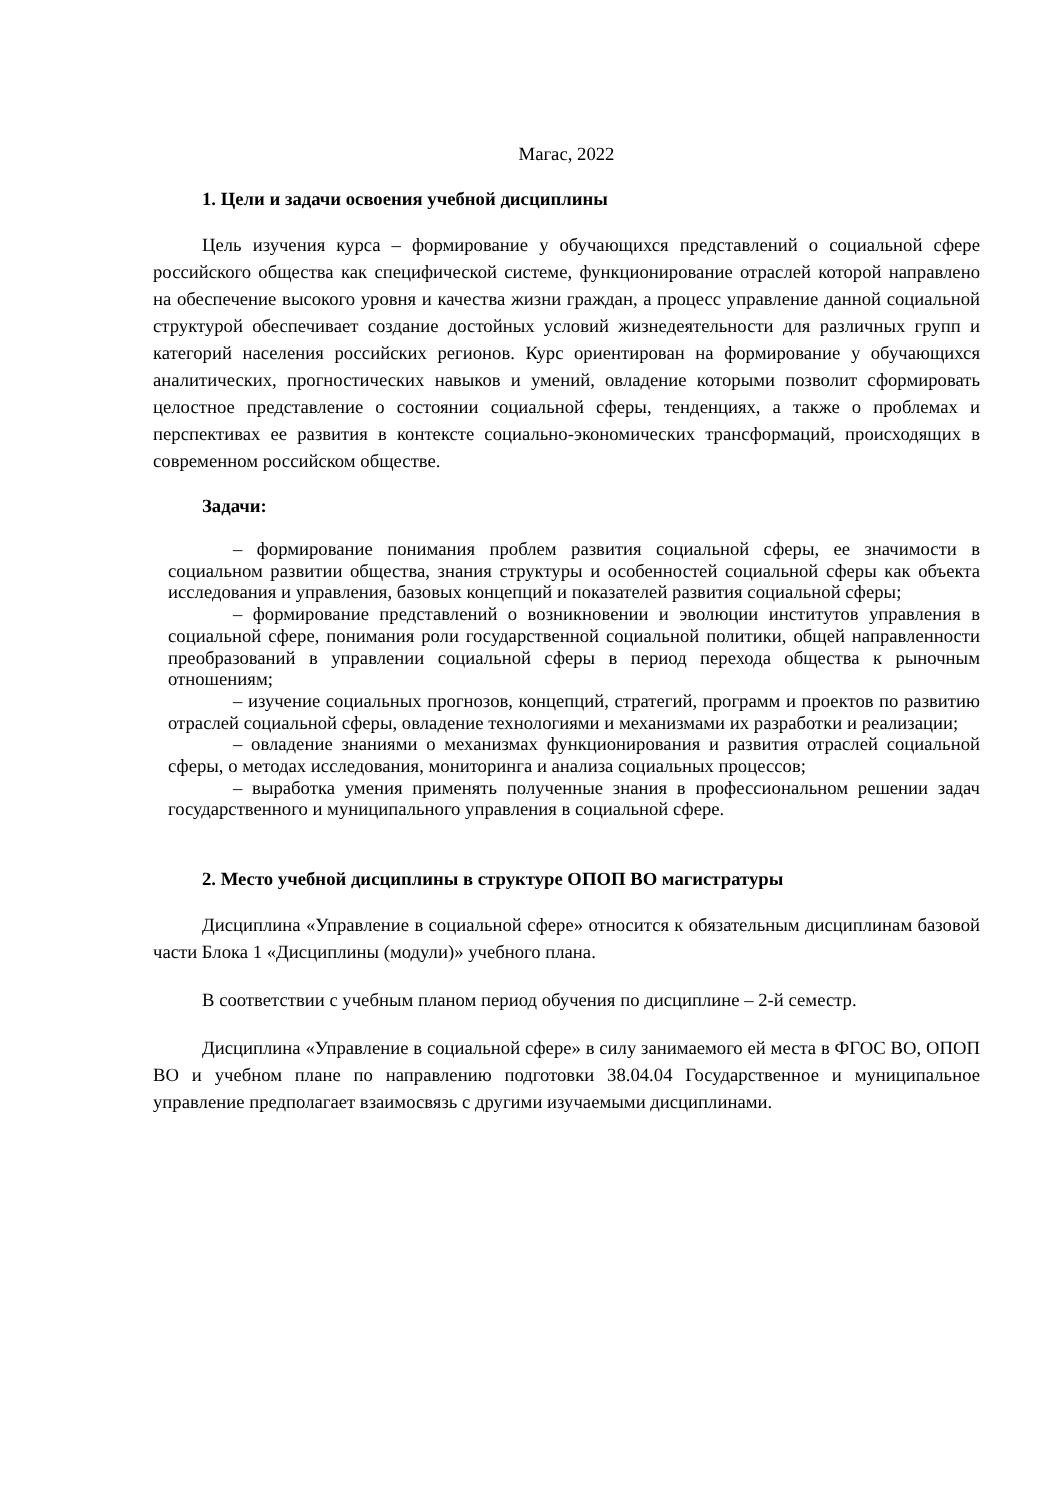Магас, 2022
1. Цели и задачи освоения учебной дисциплины
Цель изучения курса – формирование у обучающихся представлений о социальной сфере российского общества как специфической системе, функционирование отраслей которой направлено на обеспечение высокого уровня и качества жизни граждан, а процесс управление данной социальной структурой обеспечивает создание достойных условий жизнедеятельности для различных групп и категорий населения российских регионов. Курс ориентирован на формирование у обучающихся аналитических, прогностических навыков и умений, овладение которыми позволит сформировать целостное представление о состоянии социальной сферы, тенденциях, а также о проблемах и перспективах ее развития в контексте социально-экономических трансформаций, происходящих в современном российском обществе.
Задачи:
– формирование понимания проблем развития социальной сферы, ее значимости в социальном развитии общества, знания структуры и особенностей социальной сферы как объекта исследования и управления, базовых концепций и показателей развития социальной сферы;
– формирование представлений о возникновении и эволюции институтов управления в социальной сфере, понимания роли государственной социальной политики, общей направленности преобразований в управлении социальной сферы в период перехода общества к рыночным отношениям;
– изучение социальных прогнозов, концепций, стратегий, программ и проектов по развитию отраслей социальной сферы, овладение технологиями и механизмами их разработки и реализации;
– овладение знаниями о механизмах функционирования и развития отраслей социальной сферы, о методах исследования, мониторинга и анализа социальных процессов;
– выработка умения применять полученные знания в профессиональном решении задач государственного и муниципального управления в социальной сфере.
2. Место учебной дисциплины в структуре ОПОП ВО магистратуры
Дисциплина «Управление в социальной сфере» относится к обязательным дисциплинам базовой части Блока 1 «Дисциплины (модули)» учебного плана.
В соответствии с учебным планом период обучения по дисциплине – 2-й семестр.
Дисциплина «Управление в социальной сфере» в силу занимаемого ей места в ФГОС ВО, ОПОП ВО и учебном плане по направлению подготовки 38.04.04 Государственное и муниципальное управление предполагает взаимосвязь с другими изучаемыми дисциплинами.